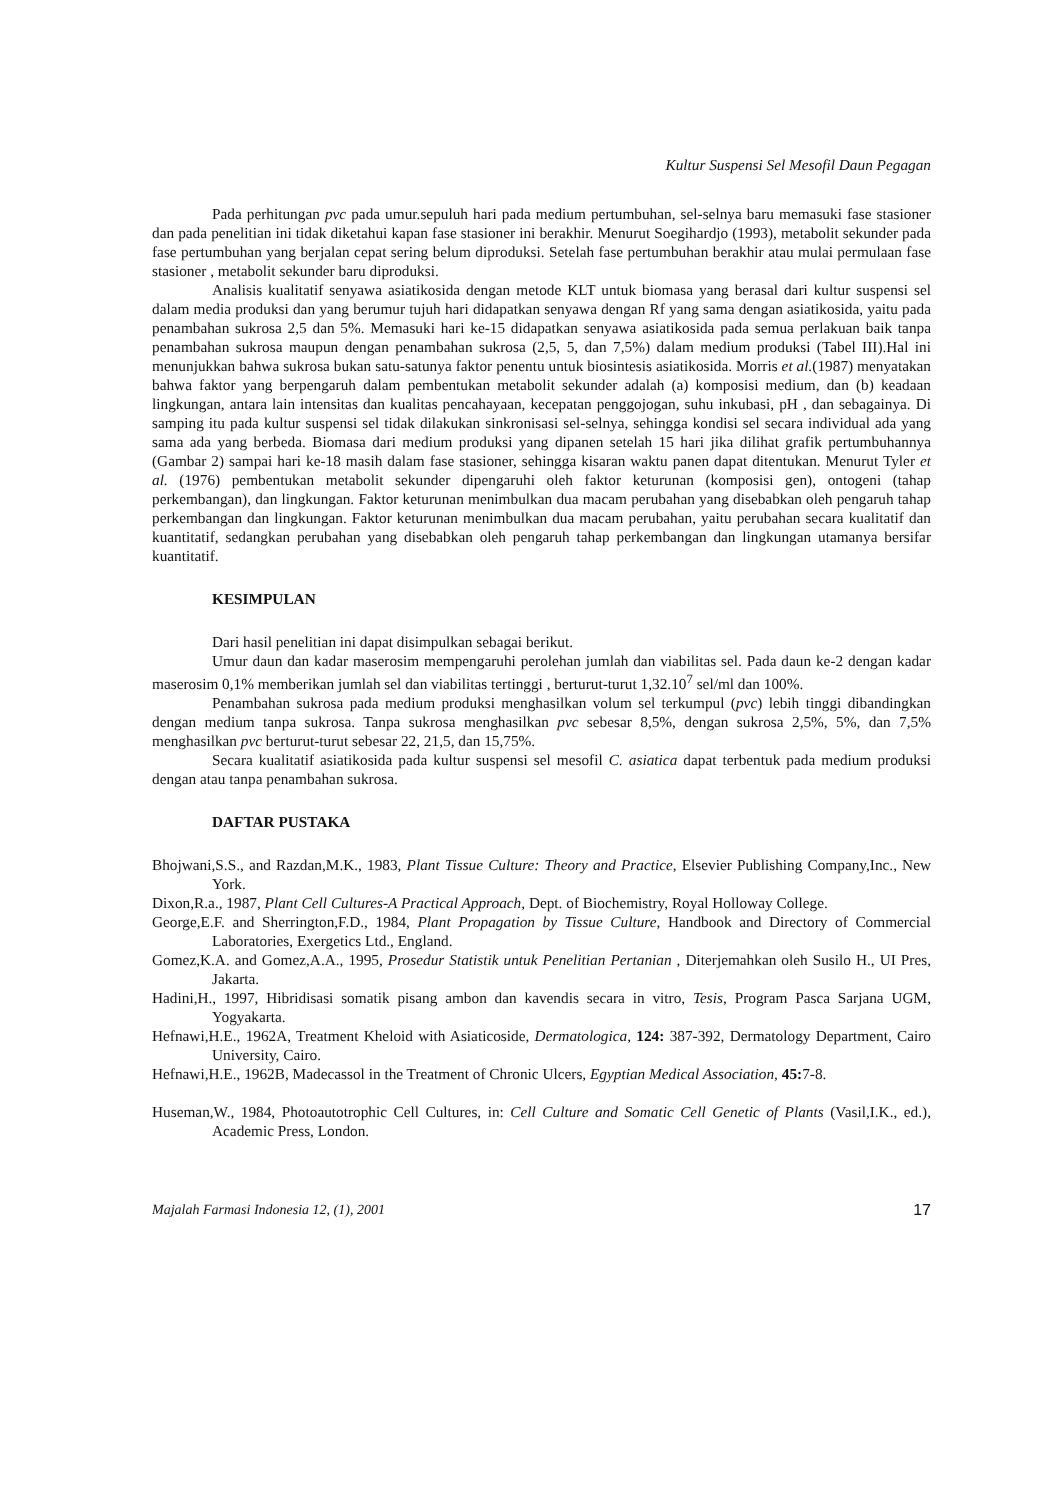Kultur Suspensi Sel Mesofil Daun Pegagan
Pada perhitungan pvc pada umur.sepuluh hari pada medium pertumbuhan, sel-selnya baru memasuki fase stasioner dan pada penelitian ini tidak diketahui kapan fase stasioner ini berakhir. Menurut Soegihardjo (1993), metabolit sekunder pada fase pertumbuhan yang berjalan cepat sering belum diproduksi. Setelah fase pertumbuhan berakhir atau mulai permulaan fase stasioner , metabolit sekunder baru diproduksi.
Analisis kualitatif senyawa asiatikosida dengan metode KLT untuk biomasa yang berasal dari kultur suspensi sel dalam media produksi dan yang berumur tujuh hari didapatkan senyawa dengan Rf yang sama dengan asiatikosida, yaitu pada penambahan sukrosa 2,5 dan 5%. Memasuki hari ke-15 didapatkan senyawa asiatikosida pada semua perlakuan baik tanpa penambahan sukrosa maupun dengan penambahan sukrosa (2,5, 5, dan 7,5%) dalam medium produksi (Tabel III).Hal ini menunjukkan bahwa sukrosa bukan satu-satunya faktor penentu untuk biosintesis asiatikosida. Morris et al.(1987) menyatakan bahwa faktor yang berpengaruh dalam pembentukan metabolit sekunder adalah (a) komposisi medium, dan (b) keadaan lingkungan, antara lain intensitas dan kualitas pencahayaan, kecepatan penggojogan, suhu inkubasi, pH , dan sebagainya. Di samping itu pada kultur suspensi sel tidak dilakukan sinkronisasi sel-selnya, sehingga kondisi sel secara individual ada yang sama ada yang berbeda. Biomasa dari medium produksi yang dipanen setelah 15 hari jika dilihat grafik pertumbuhannya (Gambar 2) sampai hari ke-18 masih dalam fase stasioner, sehingga kisaran waktu panen dapat ditentukan. Menurut Tyler et al. (1976) pembentukan metabolit sekunder dipengaruhi oleh faktor keturunan (komposisi gen), ontogeni (tahap perkembangan), dan lingkungan. Faktor keturunan menimbulkan dua macam perubahan yang disebabkan oleh pengaruh tahap perkembangan dan lingkungan. Faktor keturunan menimbulkan dua macam perubahan, yaitu perubahan secara kualitatif dan kuantitatif, sedangkan perubahan yang disebabkan oleh pengaruh tahap perkembangan dan lingkungan utamanya bersifar kuantitatif.
KESIMPULAN
Dari hasil penelitian ini dapat disimpulkan sebagai berikut.
Umur daun dan kadar maserosim mempengaruhi perolehan jumlah dan viabilitas sel. Pada daun ke-2 dengan kadar maserosim 0,1% memberikan jumlah sel dan viabilitas tertinggi , berturut-turut 1,32.10<sup>7</sup> sel/ml dan 100%.
Penambahan sukrosa pada medium produksi menghasilkan volum sel terkumpul (pvc) lebih tinggi dibandingkan dengan medium tanpa sukrosa. Tanpa sukrosa menghasilkan pvc sebesar 8,5%, dengan sukrosa 2,5%, 5%, dan 7,5% menghasilkan pvc berturut-turut sebesar 22, 21,5, dan 15,75%.
Secara kualitatif asiatikosida pada kultur suspensi sel mesofil C. asiatica dapat terbentuk pada medium produksi dengan atau tanpa penambahan sukrosa.
DAFTAR PUSTAKA
Bhojwani,S.S., and Razdan,M.K., 1983, Plant Tissue Culture: Theory and Practice, Elsevier Publishing Company,Inc., New York.
Dixon,R.a., 1987, Plant Cell Cultures-A Practical Approach, Dept. of Biochemistry, Royal Holloway College.
George,E.F. and Sherrington,F.D., 1984, Plant Propagation by Tissue Culture, Handbook and Directory of Commercial Laboratories, Exergetics Ltd., England.
Gomez,K.A. and Gomez,A.A., 1995, Prosedur Statistik untuk Penelitian Pertanian , Diterjemahkan oleh Susilo H., UI Pres, Jakarta.
Hadini,H., 1997, Hibridisasi somatik pisang ambon dan kavendis secara in vitro, Tesis, Program Pasca Sarjana UGM, Yogyakarta.
Hefnawi,H.E., 1962A, Treatment Kheloid with Asiaticoside, Dermatologica, 124: 387-392, Dermatology Department, Cairo University, Cairo.
Hefnawi,H.E., 1962B, Madecassol in the Treatment of Chronic Ulcers, Egyptian Medical Association, 45: 7-8.
Huseman,W., 1984, Photoautotrophic Cell Cultures, in: Cell Culture and Somatic Cell Genetic of Plants (Vasil,I.K., ed.), Academic Press, London.
Majalah Farmasi Indonesia 12, (1), 2001 17